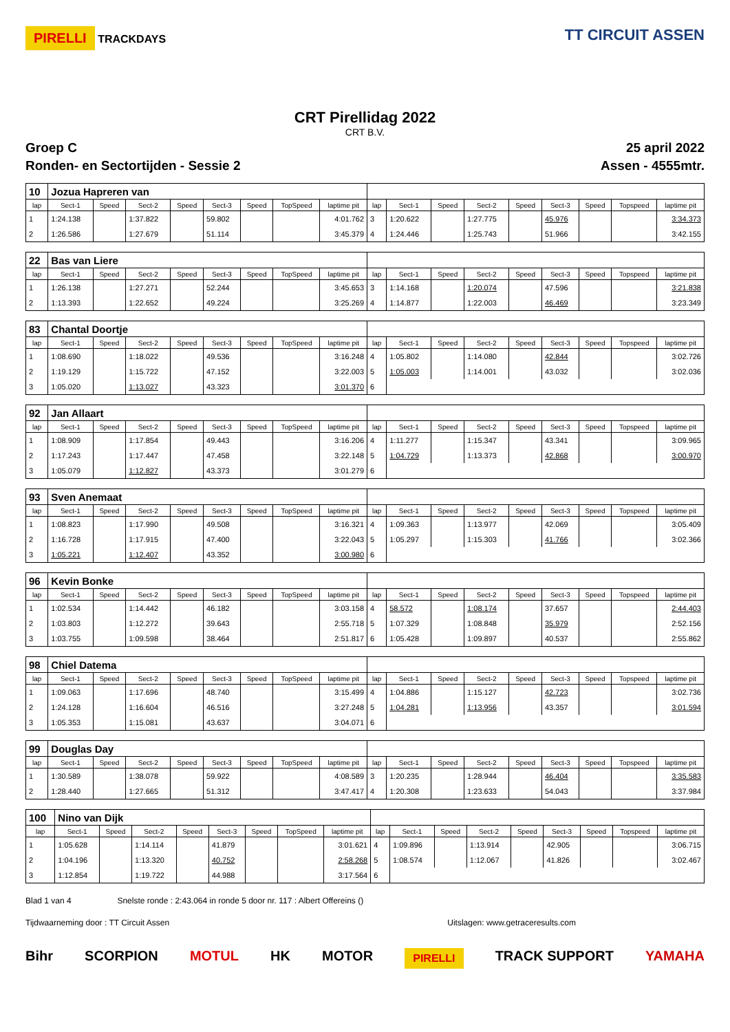PIRELLI TRACKDAYS
TT CIRCUIT ASSEN
CRT Pirellidag 2022
CRT B.V.
Groep C 25 april 2022
Ronden- en Sectortijden - Sessie 2 Assen - 4555mtr.
| 10 | Jozua Hapreren van | | | | | | | | | | | | | | | | |
| lap | Sect-1 | Speed | Sect-2 | Speed | Sect-3 | Speed | TopSpeed | laptime pit | lap | Sect-1 | Speed | Sect-2 | Speed | Sect-3 | Speed | Topspeed | laptime pit |
| 1 | 1:24.138 | | 1:37.822 | | 59.802 | | | 4:01.762 | 3 | 1:20.622 | | 1:27.775 | | 45.976 | | | 3:34.373 |
| 2 | 1:26.586 | | 1:27.679 | | 51.114 | | | 3:45.379 | 4 | 1:24.446 | | 1:25.743 | | 51.966 | | | 3:42.155 |
| 22 | Bas van Liere | | | | | | | | | | | | | | | | |
| lap | Sect-1 | Speed | Sect-2 | Speed | Sect-3 | Speed | TopSpeed | laptime pit | lap | Sect-1 | Speed | Sect-2 | Speed | Sect-3 | Speed | Topspeed | laptime pit |
| 1 | 1:26.138 | | 1:27.271 | | 52.244 | | | 3:45.653 | 3 | 1:14.168 | | 1:20.074 | | 47.596 | | | 3:21.838 |
| 2 | 1:13.393 | | 1:22.652 | | 49.224 | | | 3:25.269 | 4 | 1:14.877 | | 1:22.003 | | 46.469 | | | 3:23.349 |
| 83 | Chantal Doortje | | | | | | | | | | | | | | | | |
| lap | Sect-1 | Speed | Sect-2 | Speed | Sect-3 | Speed | TopSpeed | laptime pit | lap | Sect-1 | Speed | Sect-2 | Speed | Sect-3 | Speed | Topspeed | laptime pit |
| 1 | 1:08.690 | | 1:18.022 | | 49.536 | | | 3:16.248 | 4 | 1:05.802 | | 1:14.080 | | 42.844 | | | 3:02.726 |
| 2 | 1:19.129 | | 1:15.722 | | 47.152 | | | 3:22.003 | 5 | 1:05.003 | | 1:14.001 | | 43.032 | | | 3:02.036 |
| 3 | 1:05.020 | | 1:13.027 | | 43.323 | | | 3:01.370 | 6 | | | | | | | | |
| 92 | Jan Allaart | | | | | | | | | | | | | | | | |
| lap | Sect-1 | Speed | Sect-2 | Speed | Sect-3 | Speed | TopSpeed | laptime pit | lap | Sect-1 | Speed | Sect-2 | Speed | Sect-3 | Speed | Topspeed | laptime pit |
| 1 | 1:08.909 | | 1:17.854 | | 49.443 | | | 3:16.206 | 4 | 1:11.277 | | 1:15.347 | | 43.341 | | | 3:09.965 |
| 2 | 1:17.243 | | 1:17.447 | | 47.458 | | | 3:22.148 | 5 | 1:04.729 | | 1:13.373 | | 42.868 | | | 3:00.970 |
| 3 | 1:05.079 | | 1:12.827 | | 43.373 | | | 3:01.279 | 6 | | | | | | | | |
| 93 | Sven Anemaat | | | | | | | | | | | | | | | | |
| lap | Sect-1 | Speed | Sect-2 | Speed | Sect-3 | Speed | TopSpeed | laptime pit | lap | Sect-1 | Speed | Sect-2 | Speed | Sect-3 | Speed | Topspeed | laptime pit |
| 1 | 1:08.823 | | 1:17.990 | | 49.508 | | | 3:16.321 | 4 | 1:09.363 | | 1:13.977 | | 42.069 | | | 3:05.409 |
| 2 | 1:16.728 | | 1:17.915 | | 47.400 | | | 3:22.043 | 5 | 1:05.297 | | 1:15.303 | | 41.766 | | | 3:02.366 |
| 3 | 1:05.221 | | 1:12.407 | | 43.352 | | | 3:00.980 | 6 | | | | | | | | |
| 96 | Kevin Bonke | | | | | | | | | | | | | | | | |
| lap | Sect-1 | Speed | Sect-2 | Speed | Sect-3 | Speed | TopSpeed | laptime pit | lap | Sect-1 | Speed | Sect-2 | Speed | Sect-3 | Speed | Topspeed | laptime pit |
| 1 | 1:02.534 | | 1:14.442 | | 46.182 | | | 3:03.158 | 4 | 58.572 | | 1:08.174 | | 37.657 | | | 2:44.403 |
| 2 | 1:03.803 | | 1:12.272 | | 39.643 | | | 2:55.718 | 5 | 1:07.329 | | 1:08.848 | | 35.979 | | | 2:52.156 |
| 3 | 1:03.755 | | 1:09.598 | | 38.464 | | | 2:51.817 | 6 | 1:05.428 | | 1:09.897 | | 40.537 | | | 2:55.862 |
| 98 | Chiel Datema | | | | | | | | | | | | | | | | |
| lap | Sect-1 | Speed | Sect-2 | Speed | Sect-3 | Speed | TopSpeed | laptime pit | lap | Sect-1 | Speed | Sect-2 | Speed | Sect-3 | Speed | Topspeed | laptime pit |
| 1 | 1:09.063 | | 1:17.696 | | 48.740 | | | 3:15.499 | 4 | 1:04.886 | | 1:15.127 | | 42.723 | | | 3:02.736 |
| 2 | 1:24.128 | | 1:16.604 | | 46.516 | | | 3:27.248 | 5 | 1:04.281 | | 1:13.956 | | 43.357 | | | 3:01.594 |
| 3 | 1:05.353 | | 1:15.081 | | 43.637 | | | 3:04.071 | 6 | | | | | | | | |
| 99 | Douglas Day | | | | | | | | | | | | | | | | |
| lap | Sect-1 | Speed | Sect-2 | Speed | Sect-3 | Speed | TopSpeed | laptime pit | lap | Sect-1 | Speed | Sect-2 | Speed | Sect-3 | Speed | Topspeed | laptime pit |
| 1 | 1:30.589 | | 1:38.078 | | 59.922 | | | 4:08.589 | 3 | 1:20.235 | | 1:28.944 | | 46.404 | | | 3:35.583 |
| 2 | 1:28.440 | | 1:27.665 | | 51.312 | | | 3:47.417 | 4 | 1:20.308 | | 1:23.633 | | 54.043 | | | 3:37.984 |
| 100 | Nino van Dijk | | | | | | | | | | | | | | | | |
| lap | Sect-1 | Speed | Sect-2 | Speed | Sect-3 | Speed | TopSpeed | laptime pit | lap | Sect-1 | Speed | Sect-2 | Speed | Sect-3 | Speed | Topspeed | laptime pit |
| 1 | 1:05.628 | | 1:14.114 | | 41.879 | | | 3:01.621 | 4 | 1:09.896 | | 1:13.914 | | 42.905 | | | 3:06.715 |
| 2 | 1:04.196 | | 1:13.320 | | 40.752 | | | 2:58.268 | 5 | 1:08.574 | | 1:12.067 | | 41.826 | | | 3:02.467 |
| 3 | 1:12.854 | | 1:19.722 | | 44.988 | | | 3:17.564 | 6 | | | | | | | | |
Blad 1 van 4 Snelste ronde : 2:43.064 in ronde 5 door nr. 117 : Albert Offereins ()
Tijdwaarneming door : TT Circuit Assen Uitslagen: www.getraceresults.com
Bihr SCORPION MOTUL HK MOTOR PIRELLI TRACK SUPPORT YAMAHA